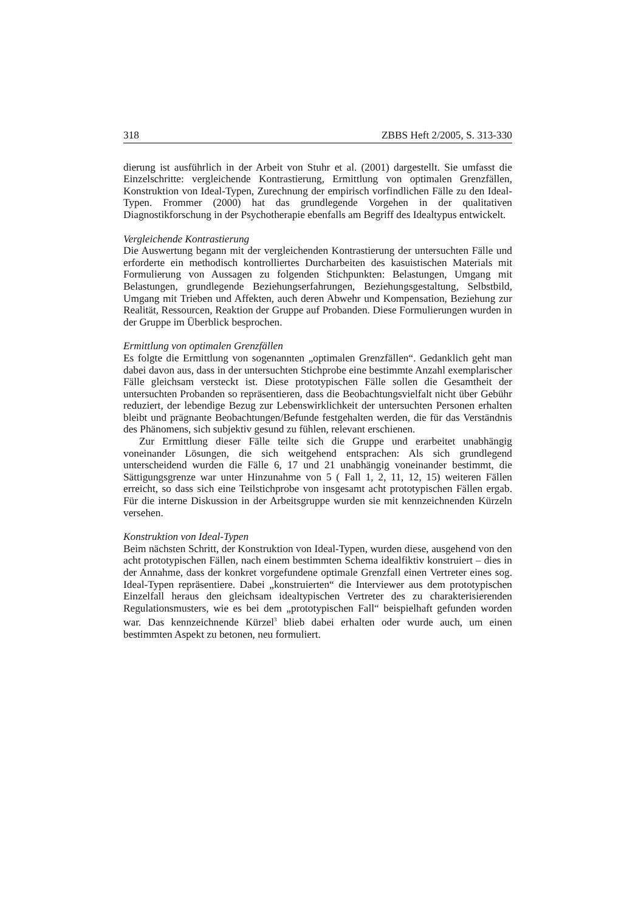318 ZBBS Heft 2/2005, S. 313-330
dierung ist ausführlich in der Arbeit von Stuhr et al. (2001) dargestellt. Sie umfasst die Einzelschritte: vergleichende Kontrastierung, Ermittlung von optimalen Grenzfällen, Konstruktion von Ideal-Typen, Zurechnung der empirisch vorfindlichen Fälle zu den Ideal-Typen. Frommer (2000) hat das grundlegende Vorgehen in der qualitativen Diagnostikforschung in der Psychotherapie ebenfalls am Begriff des Idealtypus entwickelt.
Vergleichende Kontrastierung
Die Auswertung begann mit der vergleichenden Kontrastierung der untersuchten Fälle und erforderte ein methodisch kontrolliertes Durcharbeiten des kasuistischen Materials mit Formulierung von Aussagen zu folgenden Stichpunkten: Belastungen, Umgang mit Belastungen, grundlegende Beziehungserfahrungen, Beziehungsgestaltung, Selbstbild, Umgang mit Trieben und Affekten, auch deren Abwehr und Kompensation, Beziehung zur Realität, Ressourcen, Reaktion der Gruppe auf Probanden. Diese Formulierungen wurden in der Gruppe im Überblick besprochen.
Ermittlung von optimalen Grenzfällen
Es folgte die Ermittlung von sogenannten „optimalen Grenzfällen“. Gedanklich geht man dabei davon aus, dass in der untersuchten Stichprobe eine bestimmte Anzahl exemplarischer Fälle gleichsam versteckt ist. Diese prototypischen Fälle sollen die Gesamtheit der untersuchten Probanden so repräsentieren, dass die Beobachtungsvielfalt nicht über Gebühr reduziert, der lebendige Bezug zur Lebenswirklichkeit der untersuchten Personen erhalten bleibt und prägnante Beobachtungen/Befunde festgehalten werden, die für das Verständnis des Phänomens, sich subjektiv gesund zu fühlen, relevant erschienen.
Zur Ermittlung dieser Fälle teilte sich die Gruppe und erarbeitet unabhängig voneinander Lösungen, die sich weitgehend entsprachen: Als sich grundlegend unterscheidend wurden die Fälle 6, 17 und 21 unabhängig voneinander bestimmt, die Sättigungsgrenze war unter Hinzunahme von 5 ( Fall 1, 2, 11, 12, 15) weiteren Fällen erreicht, so dass sich eine Teilstichprobe von insgesamt acht prototypischen Fällen ergab. Für die interne Diskussion in der Arbeitsgruppe wurden sie mit kennzeichnenden Kürzeln versehen.
Konstruktion von Ideal-Typen
Beim nächsten Schritt, der Konstruktion von Ideal-Typen, wurden diese, ausgehend von den acht prototypischen Fällen, nach einem bestimmten Schema idealfiktiv konstruiert – dies in der Annahme, dass der konkret vorgefundene optimale Grenzfall einen Vertreter eines sog. Ideal-Typen repräsentiere. Dabei „konstruierten“ die Interviewer aus dem prototypischen Einzelfall heraus den gleichsam idealtypischen Vertreter des zu charakterisierenden Regulationsmusters, wie es bei dem „prototypischen Fall“ beispielhaft gefunden worden war. Das kennzeichnende Kürzel<sup>3</sup> blieb dabei erhalten oder wurde auch, um einen bestimmten Aspekt zu betonen, neu formuliert.